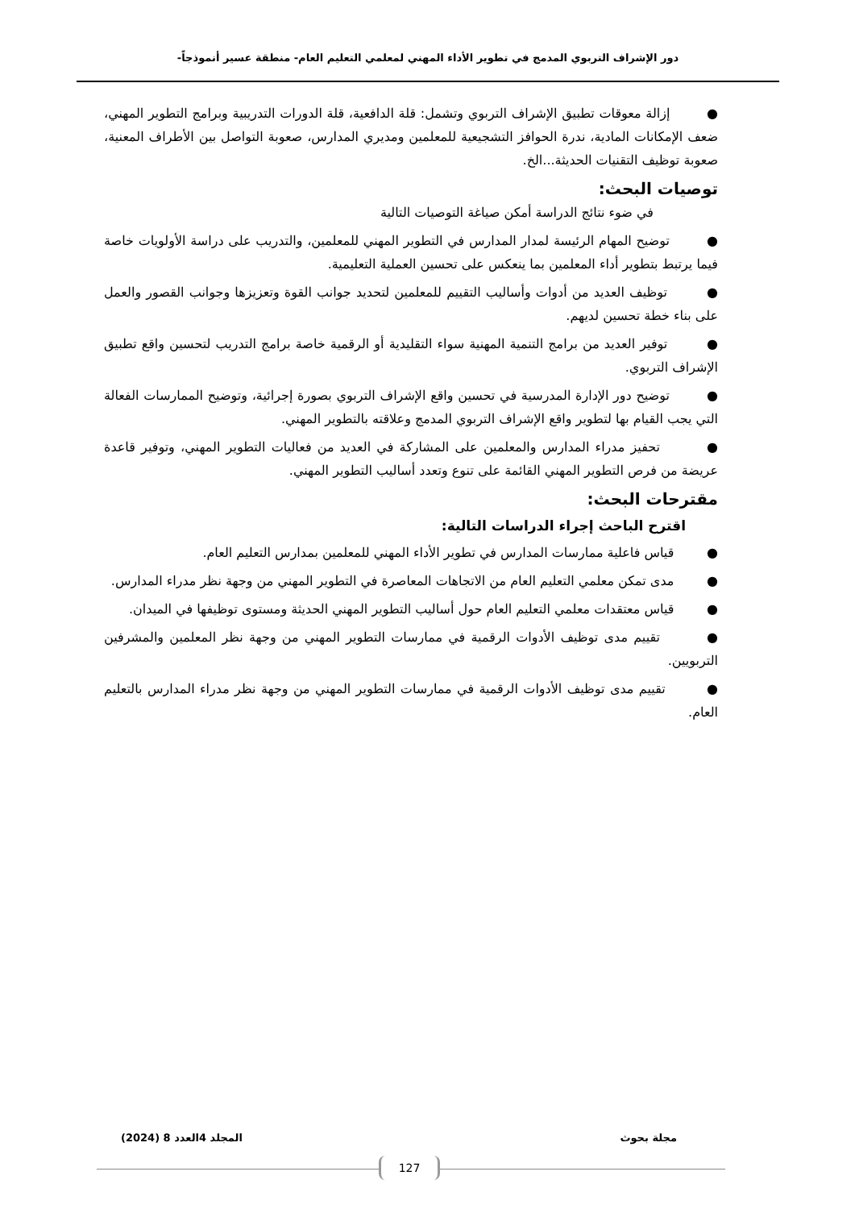دور الإشراف التربوي المدمج في تطوير الأداء المهني لمعلمي التعليم العام- منطقة عسير أنموذجاً-
● إزالة معوقات تطبيق الإشراف التربوي وتشمل: قلة الدافعية، قلة الدورات التدريبية وبرامج التطوير المهني، ضعف الإمكانات المادية، ندرة الحوافز التشجيعية للمعلمين ومديري المدارس، صعوبة التواصل بين الأطراف المعنية، صعوبة توظيف التقنيات الحديثة...الخ.
توصيات البحث:
في ضوء نتائج الدراسة أمكن صياغة التوصيات التالية
● توضيح المهام الرئيسة لمدار المدارس في التطوير المهني للمعلمين، والتدريب على دراسة الأولويات خاصة فيما يرتبط بتطوير أداء المعلمين بما ينعكس على تحسين العملية التعليمية.
● توظيف العديد من أدوات وأساليب التقييم للمعلمين لتحديد جوانب القوة وتعزيزها وجوانب القصور والعمل على بناء خطة تحسين لديهم.
● توفير العديد من برامج التنمية المهنية سواء التقليدية أو الرقمية خاصة برامج التدريب لتحسين واقع تطبيق الإشراف التربوي.
● توضيح دور الإدارة المدرسية في تحسين واقع الإشراف التربوي بصورة إجرائية، وتوضيح الممارسات الفعالة التي يجب القيام بها لتطوير واقع الإشراف التربوي المدمج وعلاقته بالتطوير المهني.
● تحفيز مدراء المدارس والمعلمين على المشاركة في العديد من فعاليات التطوير المهني، وتوفير قاعدة عريضة من فرص التطوير المهني القائمة على تنوع وتعدد أساليب التطوير المهني.
مقترحات البحث:
اقترح الباحث إجراء الدراسات التالية:
● قياس فاعلية ممارسات المدارس في تطوير الأداء المهني للمعلمين بمدارس التعليم العام.
● مدى تمكن معلمي التعليم العام من الاتجاهات المعاصرة في التطوير المهني من وجهة نظر مدراء المدارس.
● قياس معتقدات معلمي التعليم العام حول أساليب التطوير المهني الحديثة ومستوى توظيفها في الميدان.
● تقييم مدى توظيف الأدوات الرقمية في ممارسات التطوير المهني من وجهة نظر المعلمين والمشرفين التربويين.
● تقييم مدى توظيف الأدوات الرقمية في ممارسات التطوير المهني من وجهة نظر مدراء المدارس بالتعليم العام.
مجلة بحوث المجلد 4العدد 8 (2024)
127